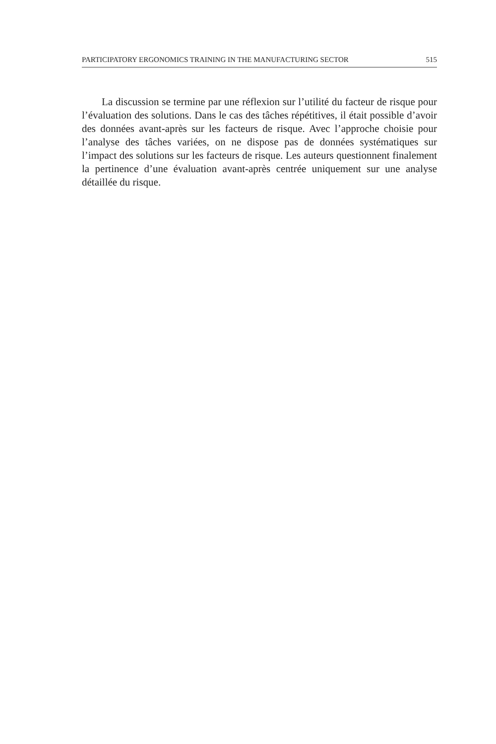PARTICIPATORY ERGONOMICS TRAINING IN THE MANUFACTURING SECTOR 515
La discussion se termine par une réflexion sur l’utilité du facteur de risque pour l’évaluation des solutions. Dans le cas des tâches répétitives, il était possible d’avoir des données avant-après sur les facteurs de risque. Avec l’approche choisie pour l’analyse des tâches variées, on ne dispose pas de données systématiques sur l’impact des solutions sur les facteurs de risque. Les auteurs questionnent finalement la pertinence d’une évaluation avant-après centrée uniquement sur une analyse détaillée du risque.